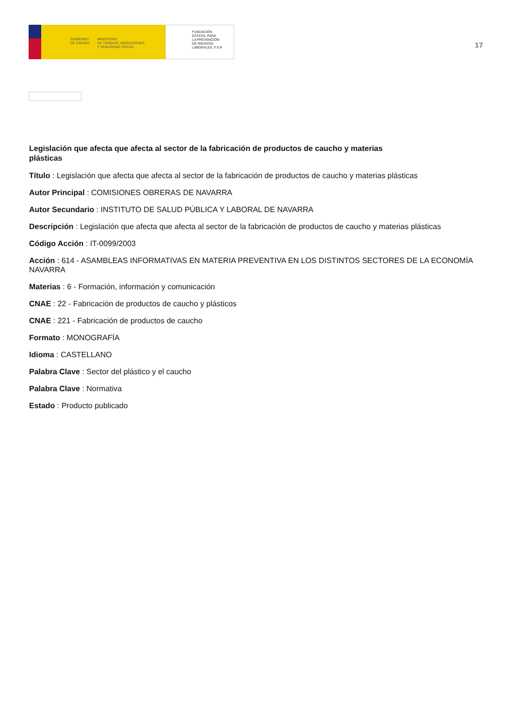GOBIERNO
DE ESPAÑA MINISTERIO
DE TRABAJO, MIGRACIONES
Y SEGURIDAD SOCIAL
FUNDACIÓN
ESTATAL PARA
LA PREVENCIÓN
DE RIESGOS
LABORALES, F.S.P.
17
Legislación que afecta que afecta al sector de la fabricación de productos de caucho y materias plásticas
Título : Legislación que afecta que afecta al sector de la fabricación de productos de caucho y materias plásticas
Autor Principal : COMISIONES OBRERAS DE NAVARRA
Autor Secundario : INSTITUTO DE SALUD PÚBLICA Y LABORAL DE NAVARRA
Descripción : Legislación que afecta que afecta al sector de la fabricación de productos de caucho y materias plásticas
Código Acción : IT-0099/2003
Acción : 614 - ASAMBLEAS INFORMATIVAS EN MATERIA PREVENTIVA EN LOS DISTINTOS SECTORES DE LA ECONOMÍA NAVARRA
Materias : 6 - Formación, información y comunicación
CNAE : 22 - Fabricación de productos de caucho y plásticos
CNAE : 221 - Fabricación de productos de caucho
Formato : MONOGRAFÍA
Idioma : CASTELLANO
Palabra Clave : Sector del plástico y el caucho
Palabra Clave : Normativa
Estado : Producto publicado